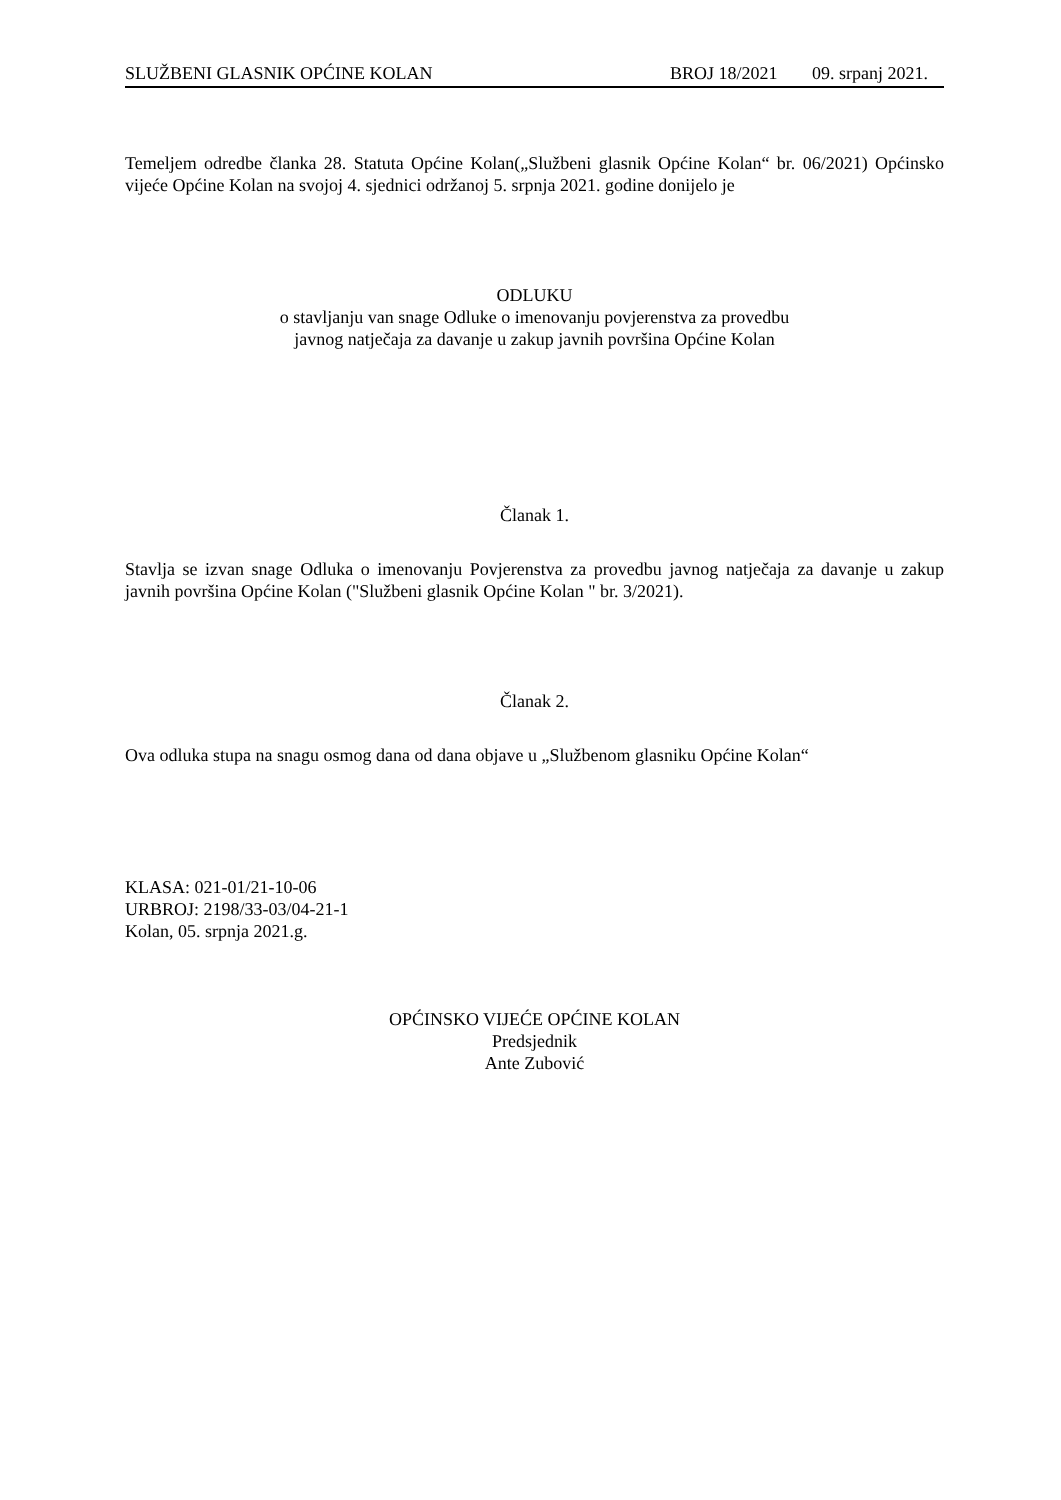SLUŽBENI GLASNIK OPĆINE KOLAN BROJ 18/2021 09. srpanj 2021.
Temeljem odredbe članka 28. Statuta Općine Kolan(„Službeni glasnik Općine Kolan“ br. 06/2021) Općinsko vijeće Općine Kolan na svojoj 4. sjednici održanoj 5. srpnja 2021. godine donijelo je
ODLUKU
o stavljanju van snage Odluke o imenovanju povjerenstva za provedbu
javnog natječaja za davanje u zakup javnih površina Općine Kolan
Članak 1.
Stavlja se izvan snage Odluka o imenovanju Povjerenstva za provedbu javnog natječaja za davanje u zakup javnih površina Općine Kolan ("Službeni glasnik Općine Kolan " br. 3/2021).
Članak 2.
Ova odluka stupa na snagu osmog dana od dana objave u „Službenom glasniku Općine Kolan“
KLASA: 021-01/21-10-06
URBROJ: 2198/33-03/04-21-1
Kolan, 05. srpnja 2021.g.
OPĆINSKO VIJEĆE OPĆINE KOLAN
Predsjednik
Ante Zubović